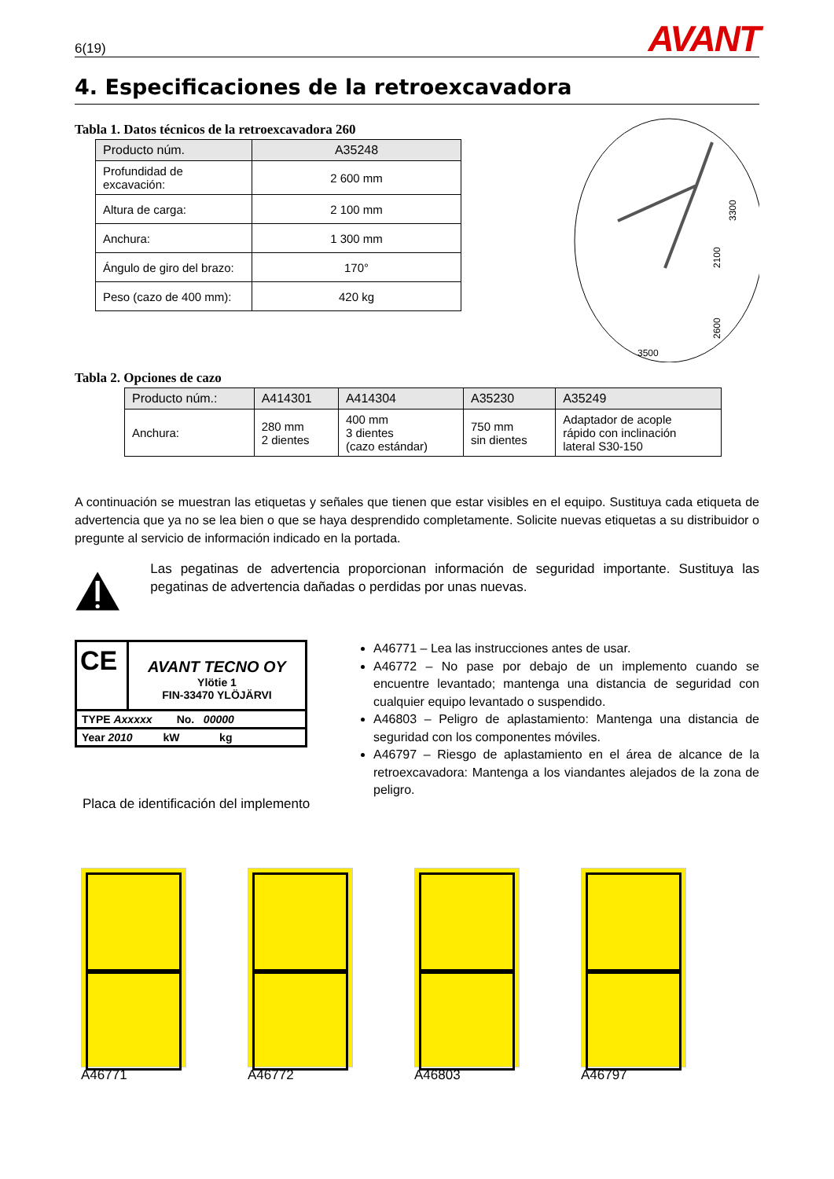6(19) AVANT
4. Especificaciones de la retroexcavadora
Tabla 1. Datos técnicos de la retroexcavadora 260
| Producto núm. | A35248 |
| --- | --- |
| Profundidad de excavación: | 2 600 mm |
| Altura de carga: | 2 100 mm |
| Anchura: | 1 300 mm |
| Ángulo de giro del brazo: | 170° |
| Peso (cazo de 400 mm): | 420 kg |
3500
3300
2100
2600
Tabla 2. Opciones de cazo
| Producto núm.: | A414301 | A414304 | A35230 | A35249 |
| --- | --- | --- | --- | --- |
| Anchura: | 280 mm 2 dientes | 400 mm 3 dientes (cazo estándar) | 750 mm sin dientes | Adaptador de acople rápido con inclinación lateral S30-150 |
A continuación se muestran las etiquetas y señales que tienen que estar visibles en el equipo. Sustituya cada etiqueta de advertencia que ya no se lea bien o que se haya desprendido completamente. Solicite nuevas etiquetas a su distribuidor o pregunte al servicio de información indicado en la portada.
Las pegatinas de advertencia proporcionan información de seguridad importante. Sustituya las pegatinas de advertencia dañadas o perdidas por unas nuevas.
CE
AVANT TECNO OY
Ylötie 1
FIN-33470 YLÖJÄRVI
TYPE Axxxxx No. 00000
Year 2010 kW kg
Placa de identificación del implemento
A46771 – Lea las instrucciones antes de usar.
A46772 – No pase por debajo de un implemento cuando se encuentre levantado; mantenga una distancia de seguridad con cualquier equipo levantado o suspendido.
A46803 – Peligro de aplastamiento: Mantenga una distancia de seguridad con los componentes móviles.
A46797 – Riesgo de aplastamiento en el área de alcance de la retroexcavadora: Mantenga a los viandantes alejados de la zona de peligro.
A46771 A46772 A46803 A46797